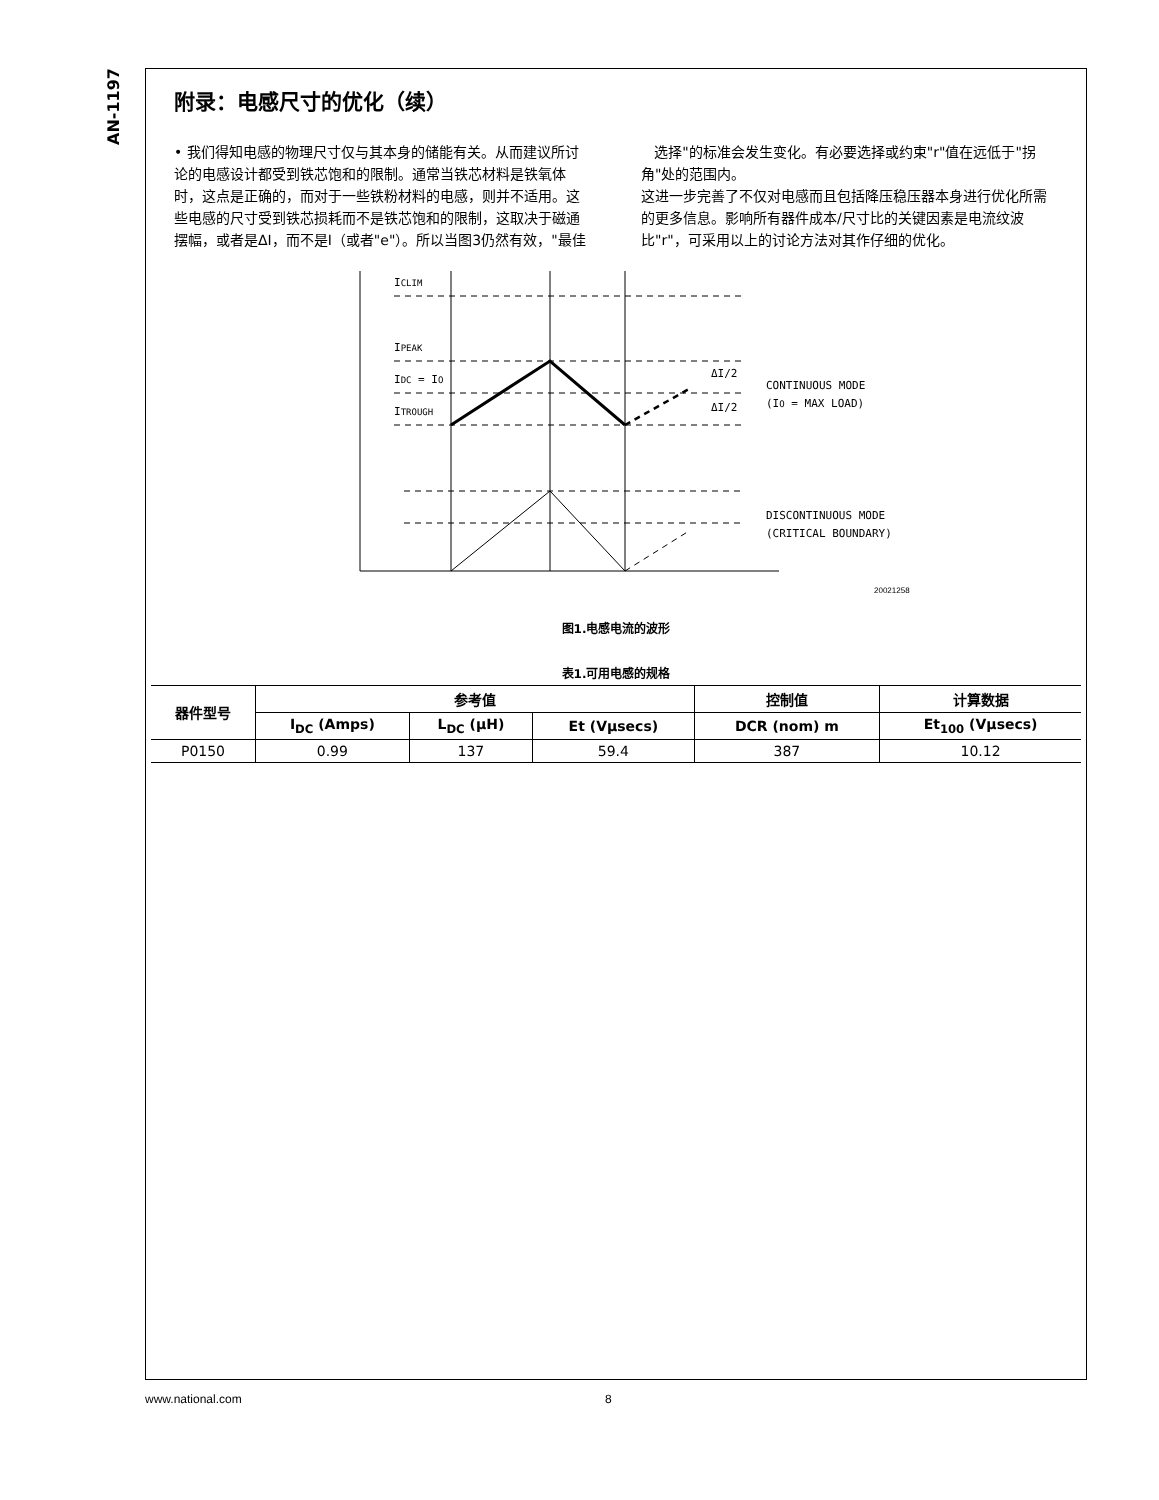AN-1197
附录：电感尺寸的优化（续）
• 我们得知电感的物理尺寸仅与其本身的储能有关。从而建议所讨论的电感设计都受到铁芯饱和的限制。通常当铁芯材料是铁氧体时，这点是正确的，而对于一些铁粉材料的电感，则并不适用。这些电感的尺寸受到铁芯损耗而不是铁芯饱和的限制，这取决于磁通摆幅，或者是ΔI，而不是I（或者"e"）。所以当图3仍然有效，"最佳
选择"的标准会发生变化。有必要选择或约束"r"值在远低于"拐角"处的范围内。
这进一步完善了不仅对电感而且包括降压稳压器本身进行优化所需的更多信息。影响所有器件成本/尺寸比的关键因素是电流纹波比"r"，可采用以上的讨论方法对其作仔细的优化。
ICLIM
IPEAK
IDC = IO
ITROUGH
ΔI/2
ΔI/2
CONTINUOUS MODE
(IO = MAX LOAD)
DISCONTINUOUS MODE
(CRITICAL BOUNDARY)
20021258
图1.电感电流的波形
表1.可用电感的规格
| 器件型号 | 参考值 | | | 控制值 | 计算数据 |
| --- | --- | --- | --- | --- | --- |
| | I<sub>DC</sub> (Amps) | L<sub>DC</sub> (µH) | Et (Vµsecs) | DCR (nom) m | Et<sub>100</sub> (Vµsecs) |
| P0150 | 0.99 | 137 | 59.4 | 387 | 10.12 |
www.national.com 8